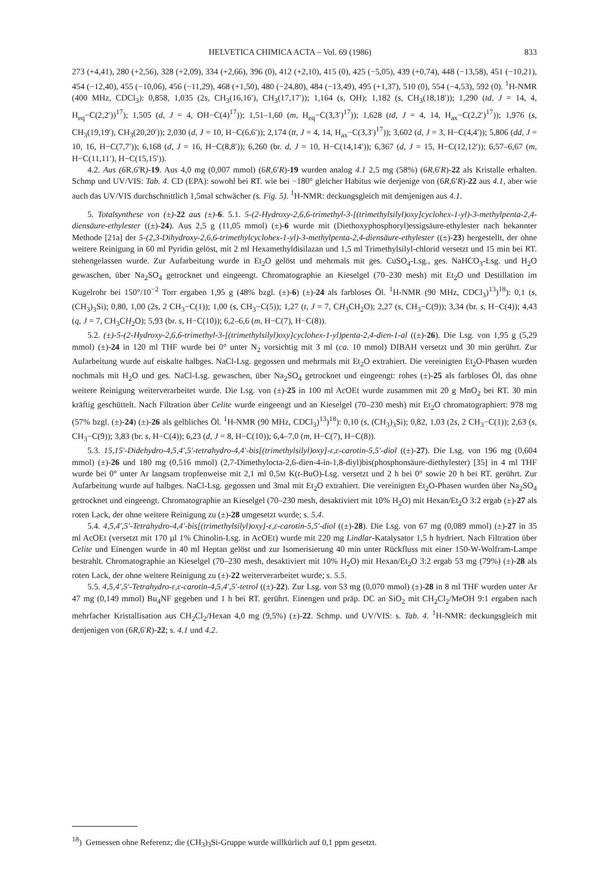HELVETICA CHIMICA ACTA – Vol. 69 (1986) 833
273 (+4,41), 280 (+2,56), 328 (+2,09), 334 (+2,66), 396 (0), 412 (+2,10), 415 (0), 425 (−5,05), 439 (+0,74), 448 (−13,58), 451 (−10,21), 454 (−12,40), 455 (−10,06), 456 (−11,29), 468 (+1,50), 480 (−24,80), 484 (−13,49), 495 (+1,37), 510 (0), 554 (−4,53), 592 (0). <sup>1</sup>H-NMR (400 MHz, CDCl<sub>3</sub>): 0,858, 1,035 (2s, CH<sub>3</sub>(16,16′), CH<sub>3</sub>(17,17′)); 1,164 (s, OH); 1,182 (s, CH<sub>3</sub>(18,18′)); 1,290 (td, J = 14, 4, H<sub>eq</sub>−C(2,2′))<sup>17</sup>); 1,505 (d, J = 4, OH−C(4)<sup>17</sup>)); 1,51–1,60 (m, H<sub>eq</sub>−C(3,3′)<sup>17</sup>)); 1,628 (td, J = 4, 14, H<sub>ax</sub>−C(2,2′)<sup>17</sup>)); 1,976 (s, CH<sub>3</sub>(19,19′), CH<sub>3</sub>(20,20′)); 2,030 (d, J = 10, H−C(6,6′)); 2,174 (tt, J = 4, 14, H<sub>ax</sub>−C(3,3′)<sup>17</sup>)); 3,602 (d, J = 3, H−C(4,4′)); 5,806 (dd, J = 10, 16, H−C(7,7′)); 6,168 (d, J = 16, H−C(8,8′)); 6,260 (br. d, J = 10, H−C(14,14′)); 6,367 (d, J = 15, H−C(12,12′)); 6,57–6,67 (m, H−C(11,11′), H−C(15,15′)).
4.2. Aus (6 R,6′R)-19. Aus 4,0 mg (0,007 mmol) (6R,6′R)-19 wurden analog 4.1 2,5 mg (58%) (6R,6′R)-22 als Kristalle erhalten. Schmp und UV/VIS: Tab. 4. CD (EPA): sowohl bei RT. wie bei −180° gleicher Habitus wie derjenige von (6R,6′R)-22 aus 4.1, aber wie auch das UV/VIS durchschnittlich 1,5mal schwächer (s. Fig. 5). <sup>1</sup>H-NMR: deckungsgleich mit demjenigen aus 4.1.
5. Totalsynthese von (±)-22 aus (±)-6. 5.1. 5-(2-Hydroxy-2,6,6-trimethyl-3-[(trimethylsilyl)oxy]cyclohex-1-yl)-3-methylpenta-2,4-diensäure-ethylester ((±)-24). Aus 2,5 g (11,05 mmol) (±)-6 wurde mit (Diethoxyphosphoryl)essigsäure-ethylester nach bekannter Methode [21a] der 5-(2,3-Dihydroxy-2,6,6-trimethylcyclohex-1-yl)-3-methylpenta-2,4-diensäure-ethylester ((±)-23) hergestellt, der ohne weitere Reinigung in 60 ml Pyridin gelöst, mit 2 ml Hexamethyldisilazan und 1,5 ml Trimethylsilyl-chlorid versetzt und 15 min bei RT. stehengelassen wurde. Zur Aufarbeitung wurde in Et<sub>2</sub>O gelöst und mehrmals mit ges. CuSO<sub>4</sub>-Lsg., ges. NaHCO<sub>3</sub>-Lsg. und H<sub>2</sub>O gewaschen, über Na<sub>2</sub>SO<sub>4</sub> getrocknet und eingeengt. Chromatographie an Kieselgel (70–230 mesh) mit Et<sub>2</sub>O und Destillation im Kugelrohr bei 150°/10<sup>−2</sup> Torr ergaben 1,95 g (48% bzgl. (±)-6) (±)-24 als farbloses Öl. <sup>1</sup>H-NMR (90 MHz, CDCl<sub>3</sub>)<sup>13</sup>)<sup>18</sup>): 0,1 (s, (CH<sub>3</sub>)<sub>3</sub>Si); 0,80, 1,00 (2s, 2 CH<sub>3</sub>−C(1)); 1,00 (s, CH<sub>3</sub>−C(5)); 1,27 (t, J = 7, CH<sub>3</sub>CH<sub>2</sub>O); 2,27 (s, CH<sub>3</sub>−C(9)); 3,34 (br. s, H−C(4)); 4,43 (q, J = 7, CH<sub>3</sub>CH<sub>2</sub>O); 5,93 (br. s, H−C(10)); 6,2–6,6 (m, H−C(7), H−C(8)).
5.2. (±)-5-(2-Hydroxy-2,6,6-trimethyl-3-[(trimethylsilyl)oxy]cyclohex-1-yl)penta-2,4-dien-1-al ((±)-26). Die Lsg. von 1,95 g (5,29 mmol) (±)-24 in 120 ml THF wurde bei 0° unter N<sub>2</sub> vorsichtig mit 3 ml (ca. 10 mmol) DIBAH versetzt und 30 min gerührt. Zur Aufarbeitung wurde auf eiskalte halbges. NaCl-Lsg. gegossen und mehrmals mit Et<sub>2</sub>O extrahiert. Die vereinigten Et<sub>2</sub>O-Phasen wurden nochmals mit H<sub>2</sub>O und ges. NaCl-Lsg. gewaschen, über Na<sub>2</sub>SO<sub>4</sub> getrocknet und eingeengt: rohes (±)-25 als farbloses Öl, das ohne weitere Reinigung weiterverarbeitet wurde. Die Lsg. von (±)-25 in 100 ml AcOEt wurde zusammen mit 20 g MnO<sub>2</sub> bei RT. 30 min kräftig geschüttelt. Nach Filtration über Celite wurde eingeengt und an Kieselgel (70–230 mesh) mit Et<sub>2</sub>O chromatographiert: 978 mg (57% bzgl. (±)-24) (±)-26 als gelbliches Öl. <sup>1</sup>H-NMR (90 MHz, CDCl<sub>3</sub>)<sup>13</sup>)<sup>18</sup>): 0,10 (s, (CH<sub>3</sub>)<sub>3</sub>Si); 0,82, 1,03 (2s, 2 CH<sub>3</sub>−C(1)); 2,63 (s, CH<sub>3</sub>−C(9)); 3,83 (br. s, H−C(4)); 6,23 (d, J = 8, H−C(10)); 6,4–7,0 (m, H−C(7), H−C(8)).
5.3. 15,15′-Didehydro-4,5,4′,5′-tetrahydro-4,4′-bis[(trimethylsilyl)oxy]-ε,ε-carotin-5,5′-diol ((±)-27). Die Lsg. von 196 mg (0,604 mmol) (±)-26 und 180 mg (0,516 mmol) (2,7-Dimethylocta-2,6-dien-4-in-1,8-diyl)bis(phosphonsäure-diethylester) [35] in 4 ml THF wurde bei 0° unter Ar langsam tropfenweise mit 2,1 ml 0,5M K(t-BuO)-Lsg. versetzt und 2 h bei 0° sowie 20 h bei RT. gerührt. Zur Aufarbeitung wurde auf halbges. NaCl-Lsg. gegossen und 3mal mit Et<sub>2</sub>O extrahiert. Die vereinigten Et<sub>2</sub>O-Phasen wurden über Na<sub>2</sub>SO<sub>4</sub> getrocknet und eingeengt. Chromatographie an Kieselgel (70–230 mesh, desaktiviert mit 10% H<sub>2</sub>O) mit Hexan/Et<sub>2</sub>O 3:2 ergab (±)-27 als roten Lack, der ohne weitere Reinigung zu (±)-28 umgesetzt wurde; s. 5.4.
5.4. 4,5,4′,5′-Tetrahydro-4,4′-bis[(trimethylsilyl)oxy]-ε,ε-carotin-5,5′-diol ((±)-28). Die Lsg. von 67 mg (0,089 mmol) (±)-27 in 35 ml AcOEt (versetzt mit 170 µl 1% Chinolin-Lsg. in AcOEt) wurde mit 220 mg Lindlar-Katalysator 1,5 h hydriert. Nach Filtration über Celite und Einengen wurde in 40 ml Heptan gelöst und zur Isomerisierung 40 min unter Rückfluss mit einer 150-W-Wolfram-Lampe bestrahlt. Chromatographie an Kieselgel (70–230 mesh, desaktiviert mit 10% H<sub>2</sub>O) mit Hexan/Et<sub>2</sub>O 3:2 ergab 53 mg (79%) (±)-28 als roten Lack, der ohne weitere Reinigung zu (±)-22 weiterverarbeitet wurde; s. 5.5.
5.5. 4,5,4′,5′-Tetrahydro-ε,ε-carotin-4,5,4′,5′-tetrol ((±)-22). Zur Lsg. von 53 mg (0,070 mmol) (±)-28 in 8 ml THF wurden unter Ar 47 mg (0,149 mmol) Bu<sub>4</sub>NF gegeben und 1 h bei RT. gerührt. Einengen und präp. DC an SiO<sub>2</sub> mit CH<sub>2</sub>Cl<sub>2</sub>/MeOH 9:1 ergaben nach mehrfacher Kristallisation aus CH<sub>2</sub>Cl<sub>2</sub>/Hexan 4,0 mg (9,5%) (±)-22. Schmp. und UV/VIS: s. Tab. 4. <sup>1</sup>H-NMR: deckungsgleich mit denjenigen von (6R,6′R)-22; s. 4.1 und 4.2.
<sup>18</sup>) Gemessen ohne Referenz; die (CH<sub>3</sub>)<sub>3</sub>Si-Gruppe wurde willkürlich auf 0,1 ppm gesetzt.